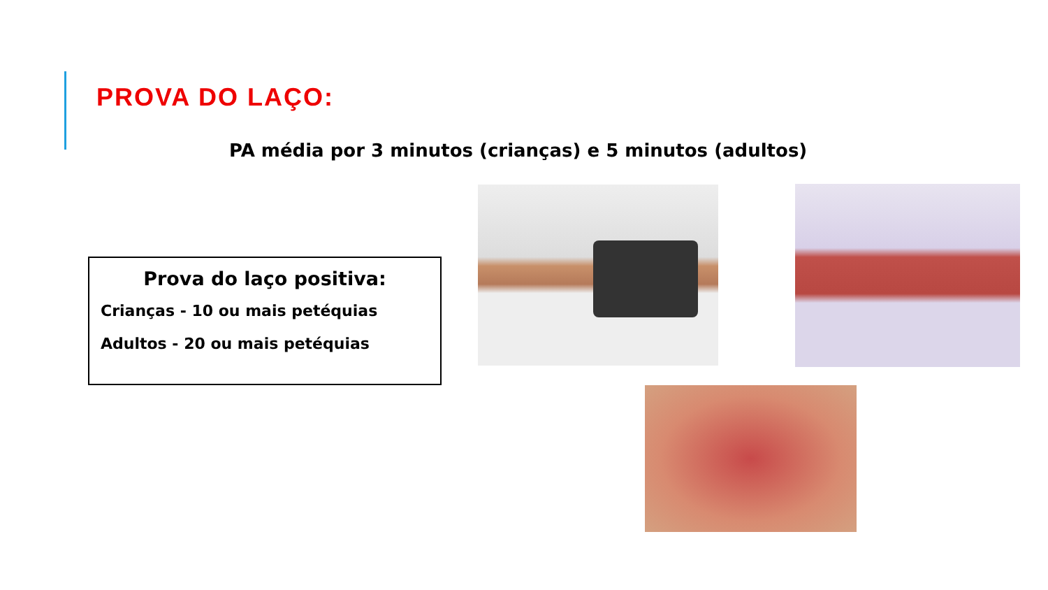PROVA DO LAÇO:
PA média por 3 minutos (crianças) e 5 minutos (adultos)
Prova do laço positiva:
Crianças - 10 ou mais petéquias
Adultos - 20 ou mais petéquias